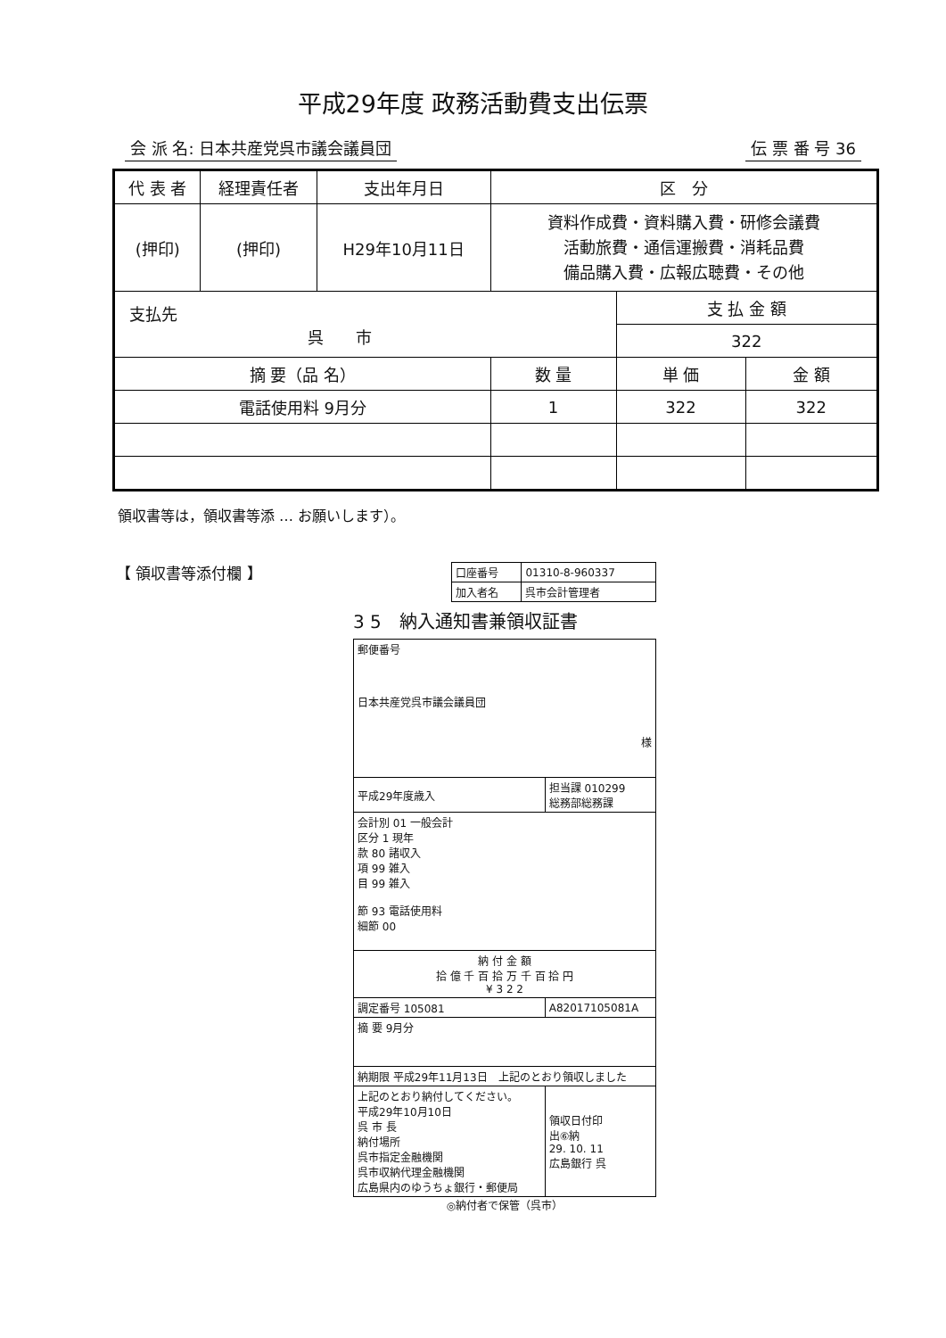平成29年度 政務活動費支出伝票
会 派 名: 日本共産党呉市議会議員団 伝 票 番 号 36
| 代 表 者 | 経理責任者 | 支出年月日 | 区 分 | | |
| --- | --- | --- | --- | --- | --- |
| (押印) | (押印) | H29年10月11日 | 資料作成費・資料購入費・研修会議費 活動旅費・通信運搬費・消耗品費 備品購入費・広報広聴費・その他 | | |
| 支払先 呉 市 | | | | 支 払 金 額 | |
| | | | | 322 | |
| 摘 要（品 名） | | | 数 量 | 単 価 | 金 額 |
| 電話使用料 9月分 | | | 1 | 322 | 322 |
領収書等は，領収書等添 … お願いします）。
【 領収書等添付欄 】
| 口座番号 | 01310-8-960337 |
| 加入者名 | 呉市会計管理者 |
3 5　納入通知書兼領収証書
| 郵便番号 日本共産党呉市議会議員団 様 | |
| 平成29年度歳入 | 担当課 010299 総務部総務課 |
| 会計別 01 一般会計 区分 1 現年 款 80 諸収入 項 99 雑入 目 99 雑入 節 93 電話使用料 細節 00 | |
| 納 付 金 額 拾 億 千 百 拾 万 千 百 拾 円 ¥ 3 2 2 | |
| 調定番号 105081 | A82017105081A |
| 摘 要 9月分 | |
| 納期限 平成29年11月13日 上記のとおり領収しました | |
| 上記のとおり納付してください。 平成29年10月10日 呉 市 長 納付場所 呉市指定金融機関 呉市収納代理金融機関 広島県内のゆうちょ銀行・郵便局 | 領収日付印 出⑥納 29. 10. 11 広島銀行 呉 |
◎納付者で保管（呉市）